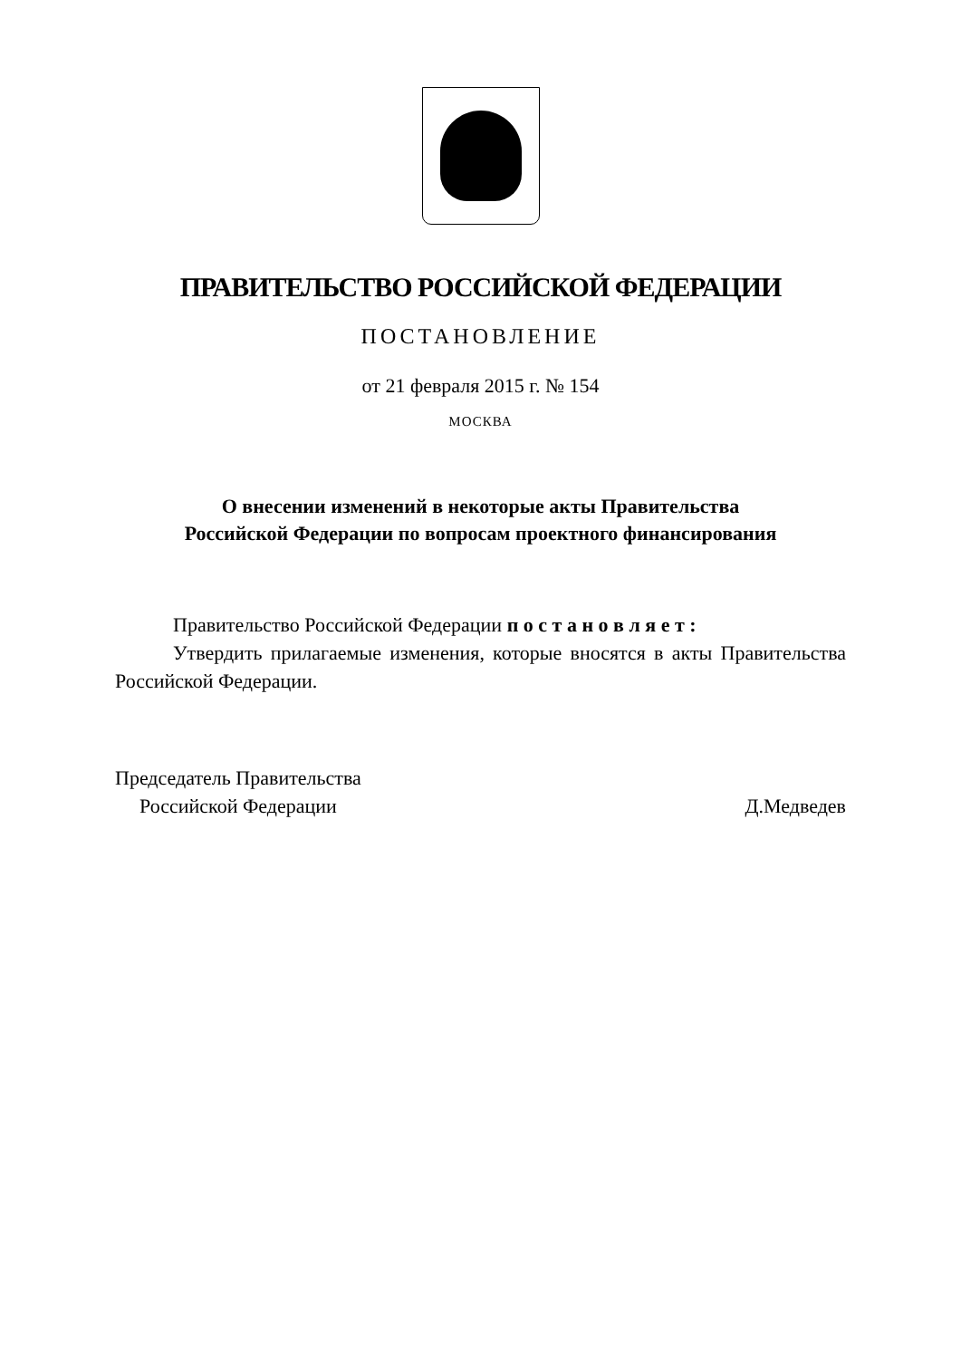ПРАВИТЕЛЬСТВО РОССИЙСКОЙ ФЕДЕРАЦИИ
ПОСТАНОВЛЕНИЕ
от 21 февраля 2015 г. № 154
МОСКВА
О внесении изменений в некоторые акты Правительства
Российской Федерации по вопросам проектного финансирования
Правительство Российской Федерации п о с т а н о в л я е т :
Утвердить прилагаемые изменения, которые вносятся в акты Правительства Российской Федерации.
Председатель Правительства
Российской Федерации
Д.Медведев